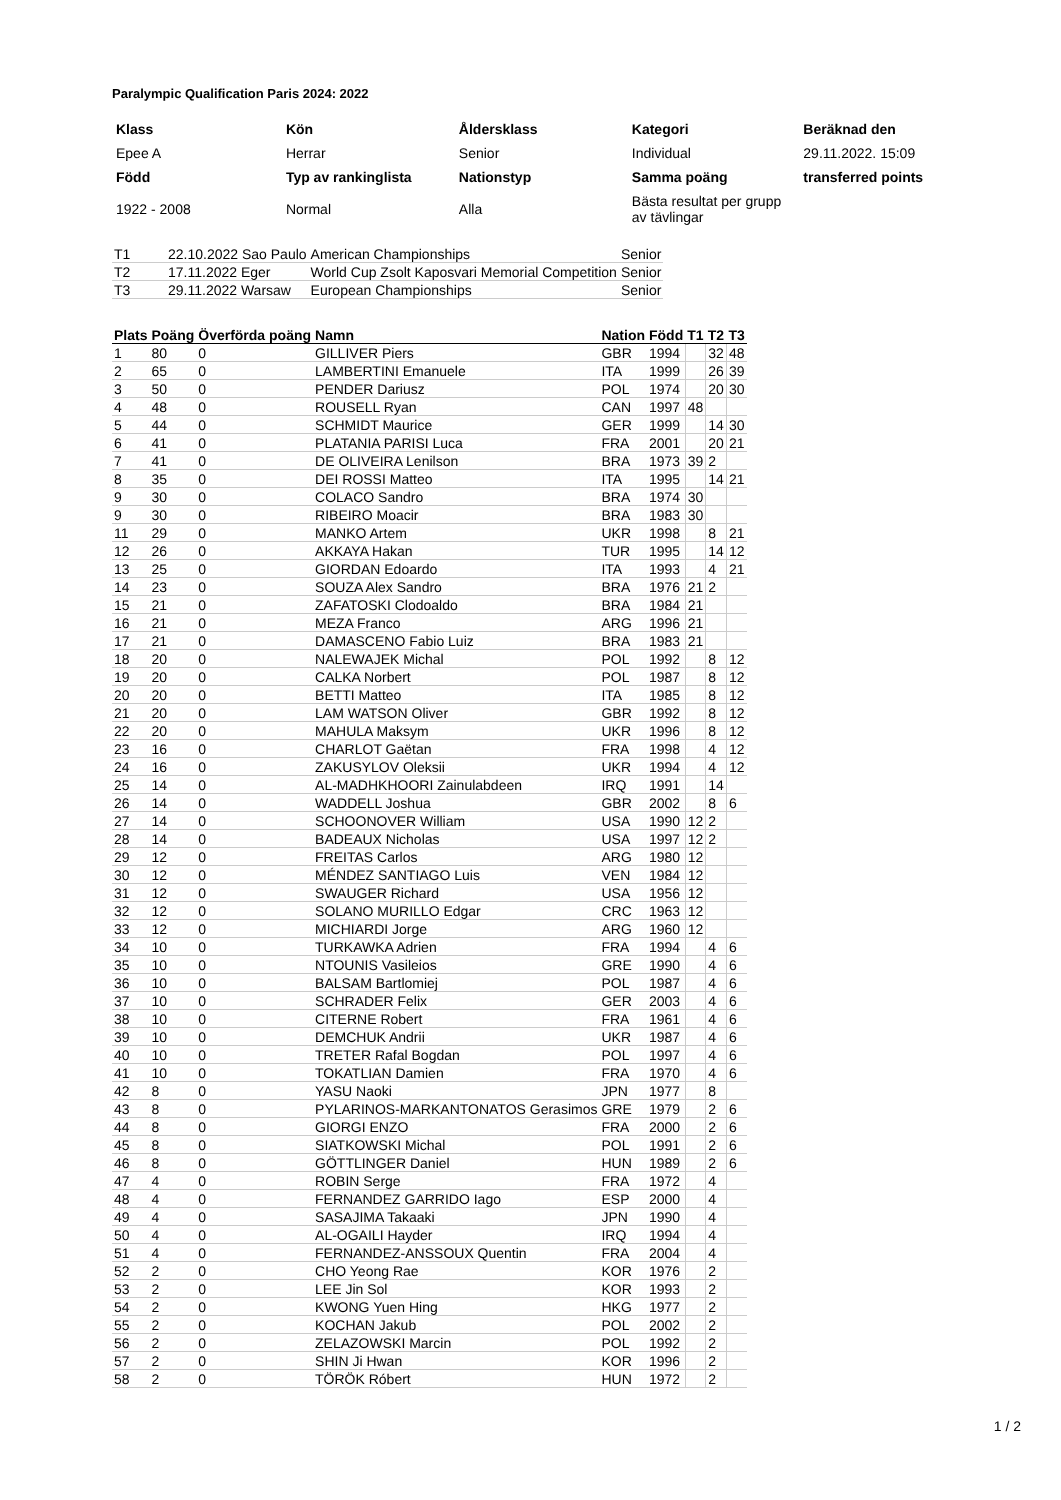Paralympic Qualification Paris 2024: 2022
| Klass | Kön | Åldersklass | Kategori | Beräknad den |
| Epee A | Herrar | Senior | Individual | 29.11.2022. 15:09 |
| Född | Typ av rankinglista | Nationstyp | Samma poäng | transferred points |
| 1922 - 2008 | Normal | Alla | Bästa resultat per grupp av tävlingar | |
| T1 | 22.10.2022 Sao Paulo | American Championships | Senior |
| T2 | 17.11.2022 Eger | World Cup Zsolt Kaposvari Memorial Competition | Senior |
| T3 | 29.11.2022 Warsaw | European Championships | Senior |
| Plats | Poäng | Överförda poäng | Namn | Nation | Född | T1 | T2 | T3 |
| --- | --- | --- | --- | --- | --- | --- | --- | --- |
| 1 | 80 | 0 | GILLIVER Piers | GBR | 1994 | | 32 | 48 |
| 2 | 65 | 0 | LAMBERTINI Emanuele | ITA | 1999 | | 26 | 39 |
| 3 | 50 | 0 | PENDER Dariusz | POL | 1974 | | 20 | 30 |
| 4 | 48 | 0 | ROUSELL Ryan | CAN | 1997 | 48 | | |
| 5 | 44 | 0 | SCHMIDT Maurice | GER | 1999 | | 14 | 30 |
| 6 | 41 | 0 | PLATANIA PARISI Luca | FRA | 2001 | | 20 | 21 |
| 7 | 41 | 0 | DE OLIVEIRA Lenilson | BRA | 1973 | 39 | 2 | |
| 8 | 35 | 0 | DEI ROSSI Matteo | ITA | 1995 | | 14 | 21 |
| 9 | 30 | 0 | COLACO Sandro | BRA | 1974 | 30 | | |
| 9 | 30 | 0 | RIBEIRO Moacir | BRA | 1983 | 30 | | |
| 11 | 29 | 0 | MANKO Artem | UKR | 1998 | | 8 | 21 |
| 12 | 26 | 0 | AKKAYA Hakan | TUR | 1995 | | 14 | 12 |
| 13 | 25 | 0 | GIORDAN Edoardo | ITA | 1993 | | 4 | 21 |
| 14 | 23 | 0 | SOUZA Alex Sandro | BRA | 1976 | 21 | 2 | |
| 15 | 21 | 0 | ZAFATOSKI Clodoaldo | BRA | 1984 | 21 | | |
| 16 | 21 | 0 | MEZA Franco | ARG | 1996 | 21 | | |
| 17 | 21 | 0 | DAMASCENO Fabio Luiz | BRA | 1983 | 21 | | |
| 18 | 20 | 0 | NALEWAJEK Michal | POL | 1992 | | 8 | 12 |
| 19 | 20 | 0 | CALKA Norbert | POL | 1987 | | 8 | 12 |
| 20 | 20 | 0 | BETTI Matteo | ITA | 1985 | | 8 | 12 |
| 21 | 20 | 0 | LAM WATSON Oliver | GBR | 1992 | | 8 | 12 |
| 22 | 20 | 0 | MAHULA Maksym | UKR | 1996 | | 8 | 12 |
| 23 | 16 | 0 | CHARLOT Gaëtan | FRA | 1998 | | 4 | 12 |
| 24 | 16 | 0 | ZAKUSYLOV Oleksii | UKR | 1994 | | 4 | 12 |
| 25 | 14 | 0 | AL-MADHKHOORI Zainulabdeen | IRQ | 1991 | | 14 | |
| 26 | 14 | 0 | WADDELL Joshua | GBR | 2002 | | 8 | 6 |
| 27 | 14 | 0 | SCHOONOVER William | USA | 1990 | 12 | 2 | |
| 28 | 14 | 0 | BADEAUX Nicholas | USA | 1997 | 12 | 2 | |
| 29 | 12 | 0 | FREITAS Carlos | ARG | 1980 | 12 | | |
| 30 | 12 | 0 | MÉNDEZ SANTIAGO Luis | VEN | 1984 | 12 | | |
| 31 | 12 | 0 | SWAUGER Richard | USA | 1956 | 12 | | |
| 32 | 12 | 0 | SOLANO MURILLO Edgar | CRC | 1963 | 12 | | |
| 33 | 12 | 0 | MICHIARDI Jorge | ARG | 1960 | 12 | | |
| 34 | 10 | 0 | TURKAWKA Adrien | FRA | 1994 | | 4 | 6 |
| 35 | 10 | 0 | NTOUNIS Vasileios | GRE | 1990 | | 4 | 6 |
| 36 | 10 | 0 | BALSAM Bartlomiej | POL | 1987 | | 4 | 6 |
| 37 | 10 | 0 | SCHRADER Felix | GER | 2003 | | 4 | 6 |
| 38 | 10 | 0 | CITERNE Robert | FRA | 1961 | | 4 | 6 |
| 39 | 10 | 0 | DEMCHUK Andrii | UKR | 1987 | | 4 | 6 |
| 40 | 10 | 0 | TRETER Rafal Bogdan | POL | 1997 | | 4 | 6 |
| 41 | 10 | 0 | TOKATLIAN Damien | FRA | 1970 | | 4 | 6 |
| 42 | 8 | 0 | YASU Naoki | JPN | 1977 | | 8 | |
| 43 | 8 | 0 | PYLARINOS-MARKANTONATOS Gerasimos | GRE | 1979 | | 2 | 6 |
| 44 | 8 | 0 | GIORGI ENZO | FRA | 2000 | | 2 | 6 |
| 45 | 8 | 0 | SIATKOWSKI Michal | POL | 1991 | | 2 | 6 |
| 46 | 8 | 0 | GÖTTLINGER Daniel | HUN | 1989 | | 2 | 6 |
| 47 | 4 | 0 | ROBIN Serge | FRA | 1972 | | 4 | |
| 48 | 4 | 0 | FERNANDEZ GARRIDO Iago | ESP | 2000 | | 4 | |
| 49 | 4 | 0 | SASAJIMA Takaaki | JPN | 1990 | | 4 | |
| 50 | 4 | 0 | AL-OGAILI Hayder | IRQ | 1994 | | 4 | |
| 51 | 4 | 0 | FERNANDEZ-ANSSOUX Quentin | FRA | 2004 | | 4 | |
| 52 | 2 | 0 | CHO Yeong Rae | KOR | 1976 | | 2 | |
| 53 | 2 | 0 | LEE Jin Sol | KOR | 1993 | | 2 | |
| 54 | 2 | 0 | KWONG Yuen Hing | HKG | 1977 | | 2 | |
| 55 | 2 | 0 | KOCHAN Jakub | POL | 2002 | | 2 | |
| 56 | 2 | 0 | ZELAZOWSKI Marcin | POL | 1992 | | 2 | |
| 57 | 2 | 0 | SHIN Ji Hwan | KOR | 1996 | | 2 | |
| 58 | 2 | 0 | TÖRÖK Róbert | HUN | 1972 | | 2 | |
1 / 2